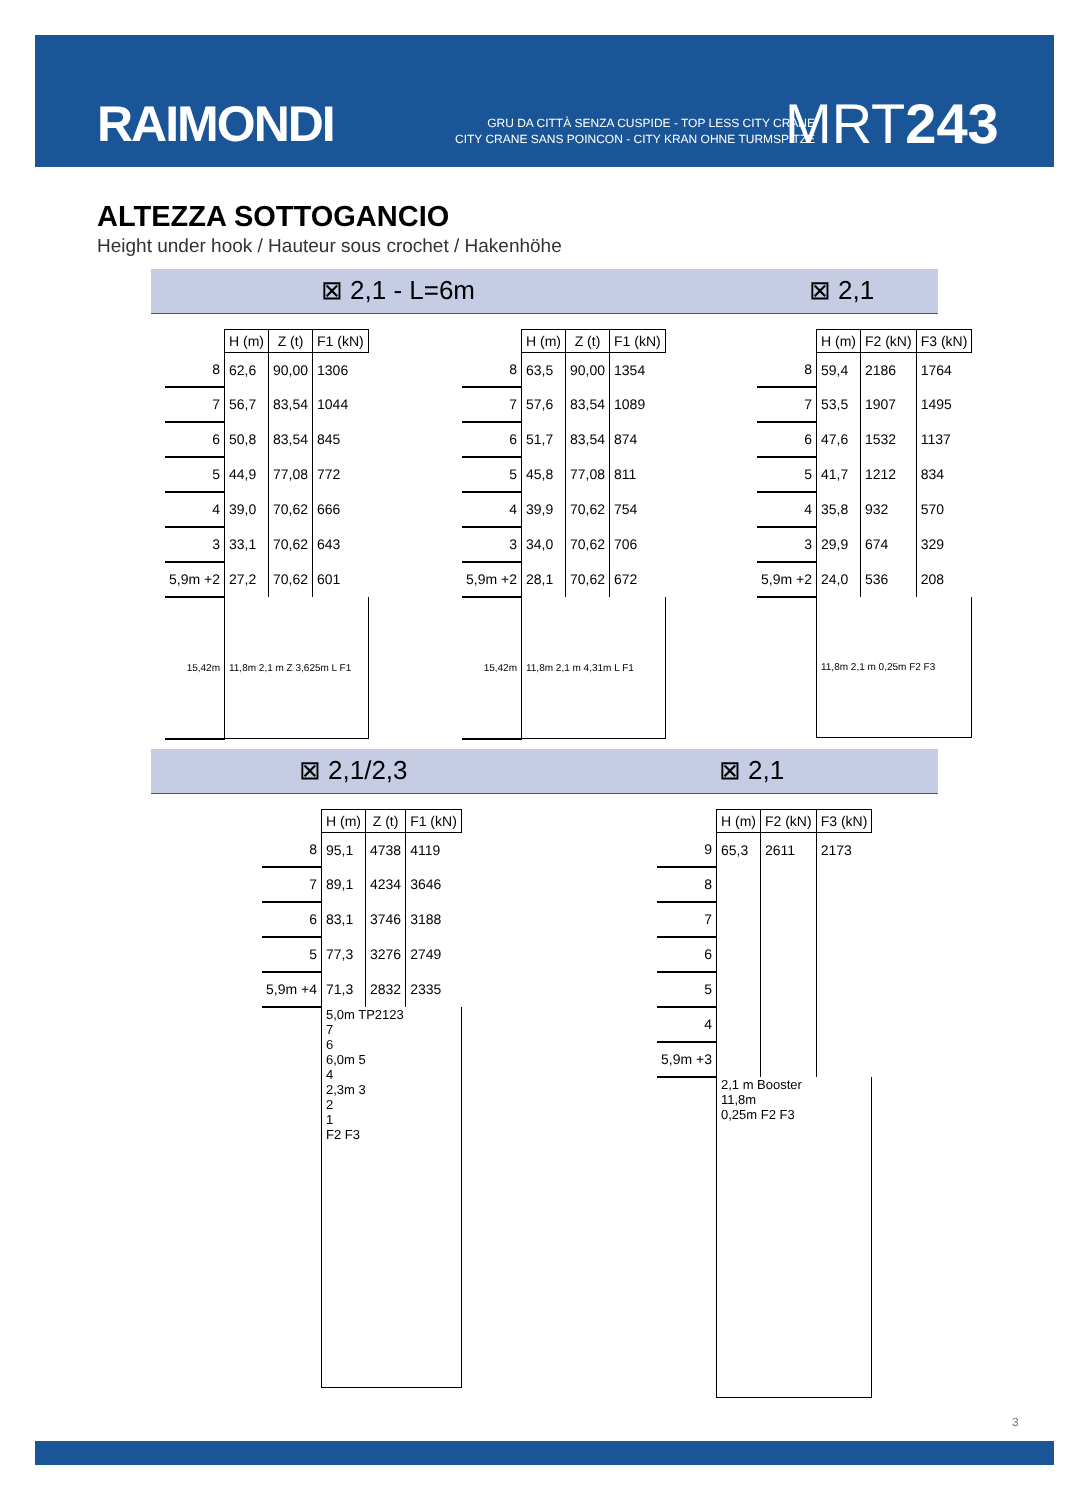RAIMONDI
GRU DA CITTÀ SENZA CUSPIDE - TOP LESS CITY CRANE
CITY CRANE SANS POINCON - CITY KRAN OHNE TURMSPITZE
MRT243
ALTEZZA SOTTOGANCIO
Height under hook / Hauteur sous crochet / Hakenhöhe
⊠ 2,1 - L=6m ⊠ 2,1
| | H (m) | Z (t) | F1 (kN) |
| --- | --- | --- | --- |
| 8 | 62,6 | 90,00 | 1306 |
| 7 | 56,7 | 83,54 | 1044 |
| 6 | 50,8 | 83,54 | 845 |
| 5 | 44,9 | 77,08 | 772 |
| 4 | 39,0 | 70,62 | 666 |
| 3 | 33,1 | 70,62 | 643 |
| 5,9m +2 | 27,2 | 70,62 | 601 |
| 15,42m | 11,8m 2,1 m Z 3,625m L F1 | | |
| | H (m) | Z (t) | F1 (kN) |
| --- | --- | --- | --- |
| 8 | 63,5 | 90,00 | 1354 |
| 7 | 57,6 | 83,54 | 1089 |
| 6 | 51,7 | 83,54 | 874 |
| 5 | 45,8 | 77,08 | 811 |
| 4 | 39,9 | 70,62 | 754 |
| 3 | 34,0 | 70,62 | 706 |
| 5,9m +2 | 28,1 | 70,62 | 672 |
| 15,42m | 11,8m 2,1 m 4,31m L F1 | | |
| | H (m) | F2 (kN) | F3 (kN) |
| --- | --- | --- | --- |
| 8 | 59,4 | 2186 | 1764 |
| 7 | 53,5 | 1907 | 1495 |
| 6 | 47,6 | 1532 | 1137 |
| 5 | 41,7 | 1212 | 834 |
| 4 | 35,8 | 932 | 570 |
| 3 | 29,9 | 674 | 329 |
| 5,9m +2 | 24,0 | 536 | 208 |
| | 11,8m 2,1 m 0,25m F2 F3 | | |
⊠ 2,1/2,3 ⊠ 2,1
| | H (m) | Z (t) | F1 (kN) |
| --- | --- | --- | --- |
| 8 | 95,1 | 4738 | 4119 |
| 7 | 89,1 | 4234 | 3646 |
| 6 | 83,1 | 3746 | 3188 |
| 5 | 77,3 | 3276 | 2749 |
| 5,9m +4 | 71,3 | 2832 | 2335 |
| | 5,0m TP2123 7 6 6,0m 5 4 2,3m 3 2 1 F2 F3 | | |
| | H (m) | F2 (kN) | F3 (kN) |
| --- | --- | --- | --- |
| 9 | 65,3 | 2611 | 2173 |
| 8 | | | |
| 7 | | | |
| 6 | | | |
| 5 | | | |
| 4 | | | |
| 5,9m +3 | | | |
| | 2,1 m Booster 11,8m 0,25m F2 F3 | | |
3